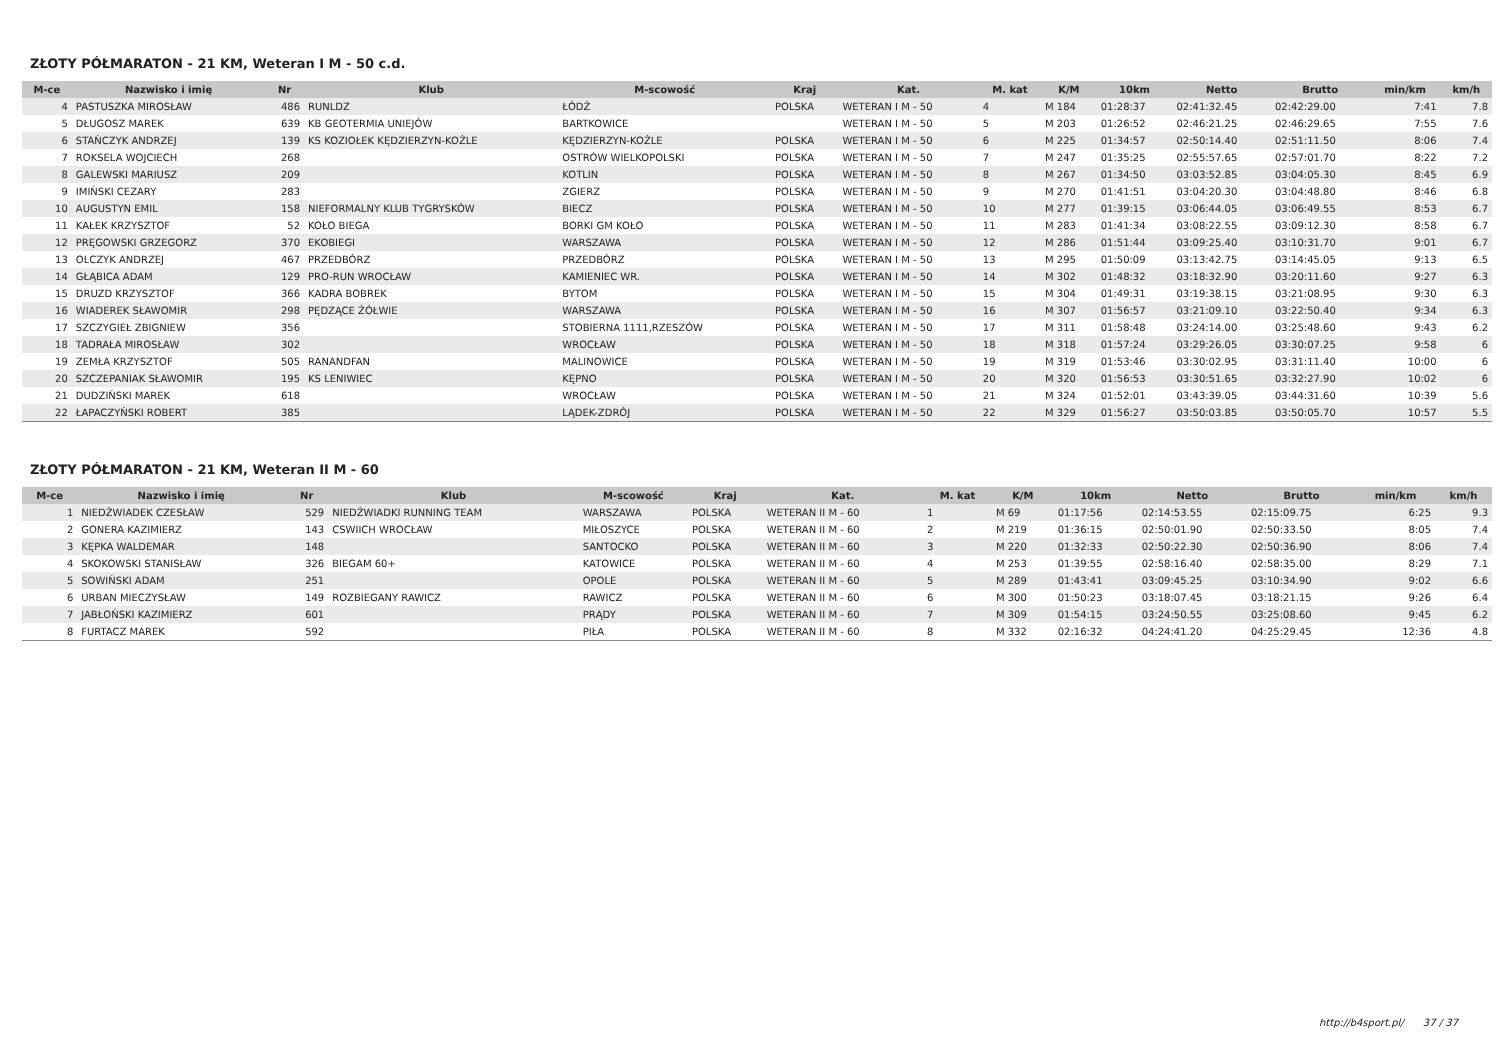ZŁOTY PÓŁMARATON - 21 KM, Weteran I M - 50 c.d.
| M-ce | Nazwisko i imię | Nr | Klub | M-scowość | Kraj | Kat. | M. kat | K/M | 10km | Netto | Brutto | min/km | km/h |
| --- | --- | --- | --- | --- | --- | --- | --- | --- | --- | --- | --- | --- | --- |
| 4 | PASTUSZKA MIROSŁAW | 486 | RUNLDZ | ŁÓDŹ | POLSKA | WETERAN I M - 50 | 4 | M 184 | 01:28:37 | 02:41:32.45 | 02:42:29.00 | 7:41 | 7.8 |
| 5 | DŁUGOSZ MAREK | 639 | KB GEOTERMIA UNIEJÓW | BARTKOWICE | | WETERAN I M - 50 | 5 | M 203 | 01:26:52 | 02:46:21.25 | 02:46:29.65 | 7:55 | 7.6 |
| 6 | STAŃCZYK ANDRZEJ | 139 | KS KOZIOŁEK KĘDZIERZYN-KOŹLE | KĘDZIERZYN-KOŹLE | POLSKA | WETERAN I M - 50 | 6 | M 225 | 01:34:57 | 02:50:14.40 | 02:51:11.50 | 8:06 | 7.4 |
| 7 | ROKSELA WOJCIECH | 268 | | OSTRÓW WIELKOPOLSKI | POLSKA | WETERAN I M - 50 | 7 | M 247 | 01:35:25 | 02:55:57.65 | 02:57:01.70 | 8:22 | 7.2 |
| 8 | GALEWSKI MARIUSZ | 209 | | KOTLIN | POLSKA | WETERAN I M - 50 | 8 | M 267 | 01:34:50 | 03:03:52.85 | 03:04:05.30 | 8:45 | 6.9 |
| 9 | IMIŃSKI CEZARY | 283 | | ZGIERZ | POLSKA | WETERAN I M - 50 | 9 | M 270 | 01:41:51 | 03:04:20.30 | 03:04:48.80 | 8:46 | 6.8 |
| 10 | AUGUSTYN EMIL | 158 | NIEFORMALNY KLUB TYGRYSKÓW | BIECZ | POLSKA | WETERAN I M - 50 | 10 | M 277 | 01:39:15 | 03:06:44.05 | 03:06:49.55 | 8:53 | 6.7 |
| 11 | KAŁEK KRZYSZTOF | 52 | KOŁO BIEGA | BORKI GM KOŁO | POLSKA | WETERAN I M - 50 | 11 | M 283 | 01:41:34 | 03:08:22.55 | 03:09:12.30 | 8:58 | 6.7 |
| 12 | PRĘGOWSKI GRZEGORZ | 370 | EKOBIEGI | WARSZAWA | POLSKA | WETERAN I M - 50 | 12 | M 286 | 01:51:44 | 03:09:25.40 | 03:10:31.70 | 9:01 | 6.7 |
| 13 | OLCZYK ANDRZEJ | 467 | PRZEDBÓRZ | PRZEDBÓRZ | POLSKA | WETERAN I M - 50 | 13 | M 295 | 01:50:09 | 03:13:42.75 | 03:14:45.05 | 9:13 | 6.5 |
| 14 | GŁĄBICA ADAM | 129 | PRO-RUN WROCŁAW | KAMIENIEC WR. | POLSKA | WETERAN I M - 50 | 14 | M 302 | 01:48:32 | 03:18:32.90 | 03:20:11.60 | 9:27 | 6.3 |
| 15 | DRUZD KRZYSZTOF | 366 | KADRA BOBREK | BYTOM | POLSKA | WETERAN I M - 50 | 15 | M 304 | 01:49:31 | 03:19:38.15 | 03:21:08.95 | 9:30 | 6.3 |
| 16 | WIADEREK SŁAWOMIR | 298 | PĘDZĄCE ŻÓŁWIE | WARSZAWA | POLSKA | WETERAN I M - 50 | 16 | M 307 | 01:56:57 | 03:21:09.10 | 03:22:50.40 | 9:34 | 6.3 |
| 17 | SZCZYGIEŁ ZBIGNIEW | 356 | | STOBIERNA 1111,RZESZÓW | POLSKA | WETERAN I M - 50 | 17 | M 311 | 01:58:48 | 03:24:14.00 | 03:25:48.60 | 9:43 | 6.2 |
| 18 | TADRAŁA MIROSŁAW | 302 | | WROCŁAW | POLSKA | WETERAN I M - 50 | 18 | M 318 | 01:57:24 | 03:29:26.05 | 03:30:07.25 | 9:58 | 6 |
| 19 | ZEMŁA KRZYSZTOF | 505 | RANANDFAN | MALINOWICE | POLSKA | WETERAN I M - 50 | 19 | M 319 | 01:53:46 | 03:30:02.95 | 03:31:11.40 | 10:00 | 6 |
| 20 | SZCZEPANIAK SŁAWOMIR | 195 | KS LENIWIEC | KĘPNO | POLSKA | WETERAN I M - 50 | 20 | M 320 | 01:56:53 | 03:30:51.65 | 03:32:27.90 | 10:02 | 6 |
| 21 | DUDZIŃSKI MAREK | 618 | | WROCŁAW | POLSKA | WETERAN I M - 50 | 21 | M 324 | 01:52:01 | 03:43:39.05 | 03:44:31.60 | 10:39 | 5.6 |
| 22 | ŁAPACZYŃSKI ROBERT | 385 | | LĄDEK-ZDRÓJ | POLSKA | WETERAN I M - 50 | 22 | M 329 | 01:56:27 | 03:50:03.85 | 03:50:05.70 | 10:57 | 5.5 |
ZŁOTY PÓŁMARATON - 21 KM, Weteran II M - 60
| M-ce | Nazwisko i imię | Nr | Klub | M-scowość | Kraj | Kat. | M. kat | K/M | 10km | Netto | Brutto | min/km | km/h |
| --- | --- | --- | --- | --- | --- | --- | --- | --- | --- | --- | --- | --- | --- |
| 1 | NIEDŹWIADEK CZESŁAW | 529 | NIEDŹWIADKI RUNNING TEAM | WARSZAWA | POLSKA | WETERAN II M - 60 | 1 | M 69 | 01:17:56 | 02:14:53.55 | 02:15:09.75 | 6:25 | 9.3 |
| 2 | GONERA KAZIMIERZ | 143 | CSWIICH WROCŁAW | MIŁOSZYCE | POLSKA | WETERAN II M - 60 | 2 | M 219 | 01:36:15 | 02:50:01.90 | 02:50:33.50 | 8:05 | 7.4 |
| 3 | KĘPKA WALDEMAR | 148 | | SANTOCKO | POLSKA | WETERAN II M - 60 | 3 | M 220 | 01:32:33 | 02:50:22.30 | 02:50:36.90 | 8:06 | 7.4 |
| 4 | SKOKOWSKI STANISŁAW | 326 | BIEGAM 60+ | KATOWICE | POLSKA | WETERAN II M - 60 | 4 | M 253 | 01:39:55 | 02:58:16.40 | 02:58:35.00 | 8:29 | 7.1 |
| 5 | SOWIŃSKI ADAM | 251 | | OPOLE | POLSKA | WETERAN II M - 60 | 5 | M 289 | 01:43:41 | 03:09:45.25 | 03:10:34.90 | 9:02 | 6.6 |
| 6 | URBAN MIECZYSŁAW | 149 | ROZBIEGANY RAWICZ | RAWICZ | POLSKA | WETERAN II M - 60 | 6 | M 300 | 01:50:23 | 03:18:07.45 | 03:18:21.15 | 9:26 | 6.4 |
| 7 | JABŁOŃSKI KAZIMIERZ | 601 | | PRĄDY | POLSKA | WETERAN II M - 60 | 7 | M 309 | 01:54:15 | 03:24:50.55 | 03:25:08.60 | 9:45 | 6.2 |
| 8 | FURTACZ MAREK | 592 | | PIŁA | POLSKA | WETERAN II M - 60 | 8 | M 332 | 02:16:32 | 04:24:41.20 | 04:25:29.45 | 12:36 | 4.8 |
http://b4sport.pl/ 37 / 37